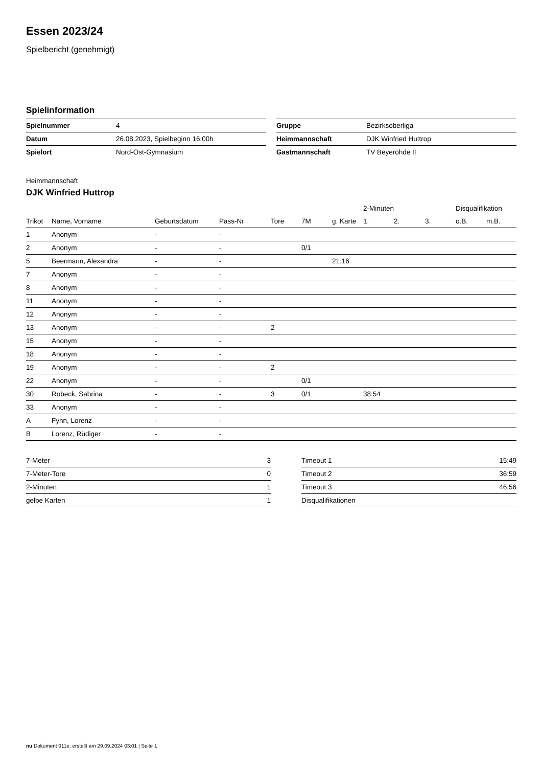Essen 2023/24
Spielbericht (genehmigt)
Spielinformation
| Spielnummer | 4 |
| Datum | 26.08.2023, Spielbeginn 16:00h |
| Spielort | Nord-Ost-Gymnasium |
| Gruppe | Bezirksoberliga |
| Heimmannschaft | DJK Winfried Huttrop |
| Gastmannschaft | TV Beyeröhde II |
Heimmannschaft
DJK Winfried Huttrop
| | | | | | | | 2-Minuten | | | Disqualifikation | |
| --- | --- | --- | --- | --- | --- | --- | --- | --- | --- | --- | --- |
| Trikot | Name, Vorname | Geburtsdatum | Pass-Nr | Tore | 7M | g. Karte | 1. | 2. | 3. | o.B. | m.B. |
| 1 | Anonym | - | - | | | | | | | | |
| 2 | Anonym | - | - | | 0/1 | | | | | | |
| 5 | Beermann, Alexandra | - | - | | | 21:16 | | | | | |
| 7 | Anonym | - | - | | | | | | | | |
| 8 | Anonym | - | - | | | | | | | | |
| 11 | Anonym | - | - | | | | | | | | |
| 12 | Anonym | - | - | | | | | | | | |
| 13 | Anonym | - | - | 2 | | | | | | | |
| 15 | Anonym | - | - | | | | | | | | |
| 18 | Anonym | - | - | | | | | | | | |
| 19 | Anonym | - | - | 2 | | | | | | | |
| 22 | Anonym | - | - | | 0/1 | | | | | | |
| 30 | Robeck, Sabrina | - | - | 3 | 0/1 | | 38:54 | | | | |
| 33 | Anonym | - | - | | | | | | | | |
| A | Fynn, Lorenz | - | - | | | | | | | | |
| B | Lorenz, Rüdiger | - | - | | | | | | | | |
| 7-Meter | 3 |
| 7-Meter-Tore | 0 |
| 2-Minuten | 1 |
| gelbe Karten | 1 |
| Timeout 1 | 15:49 |
| Timeout 2 | 36:59 |
| Timeout 3 | 46:56 |
| Disqualifikationen | |
nu.Dokument 011e, erstellt am 29.09.2024 03:01 | Seite 1